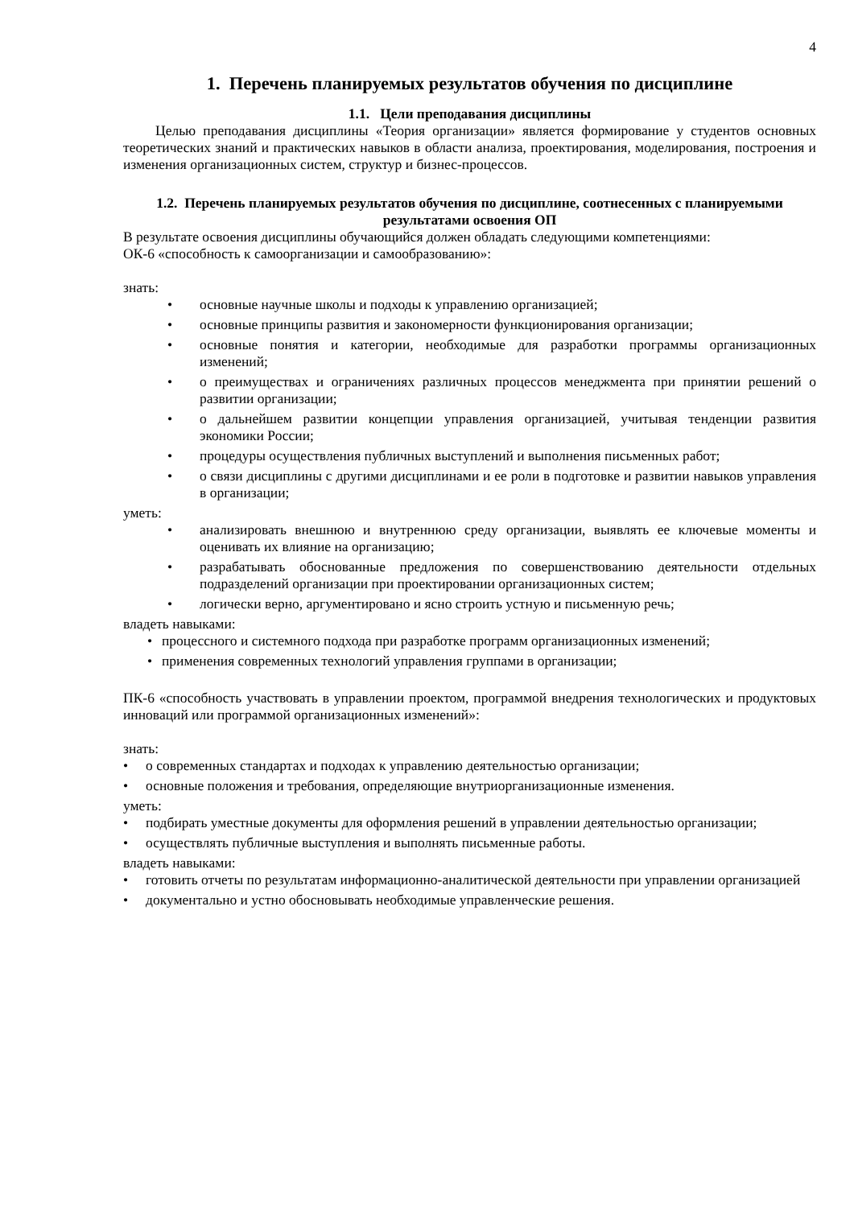4
1. Перечень планируемых результатов обучения по дисциплине
1.1. Цели преподавания дисциплины
Целью преподавания дисциплины «Теория организации» является формирование у студентов основных теоретических знаний и практических навыков в области анализа, проектирования, моделирования, построения и изменения организационных систем, структур и бизнес-процессов.
1.2. Перечень планируемых результатов обучения по дисциплине, соотнесенных с планируемыми результатами освоения ОП
В результате освоения дисциплины обучающийся должен обладать следующими компетенциями:
ОК-6 «способность к самоорганизации и самообразованию»:
знать:
• основные научные школы и подходы к управлению организацией;
• основные принципы развития и закономерности функционирования организации;
• основные понятия и категории, необходимые для разработки программы организационных изменений;
• о преимуществах и ограничениях различных процессов менеджмента при принятии решений о развитии организации;
• о дальнейшем развитии концепции управления организацией, учитывая тенденции развития экономики России;
• процедуры осуществления публичных выступлений и выполнения письменных работ;
• о связи дисциплины с другими дисциплинами и ее роли в подготовке и развитии навыков управления в организации;
уметь:
• анализировать внешнюю и внутреннюю среду организации, выявлять ее ключевые моменты и оценивать их влияние на организацию;
• разрабатывать обоснованные предложения по совершенствованию деятельности отдельных подразделений организации при проектировании организационных систем;
• логически верно, аргументировано и ясно строить устную и письменную речь;
владеть навыками:
• процессного и системного подхода при разработке программ организационных изменений;
• применения современных технологий управления группами в организации;
ПК-6 «способность участвовать в управлении проектом, программой внедрения технологических и продуктовых инноваций или программой организационных изменений»:
знать:
• о современных стандартах и подходах к управлению деятельностью организации;
• основные положения и требования, определяющие внутриорганизационные изменения.
уметь:
• подбирать уместные документы для оформления решений в управлении деятельностью организации;
• осуществлять публичные выступления и выполнять письменные работы.
владеть навыками:
• готовить отчеты по результатам информационно-аналитической деятельности при управлении организацией
• документально и устно обосновывать необходимые управленческие решения.